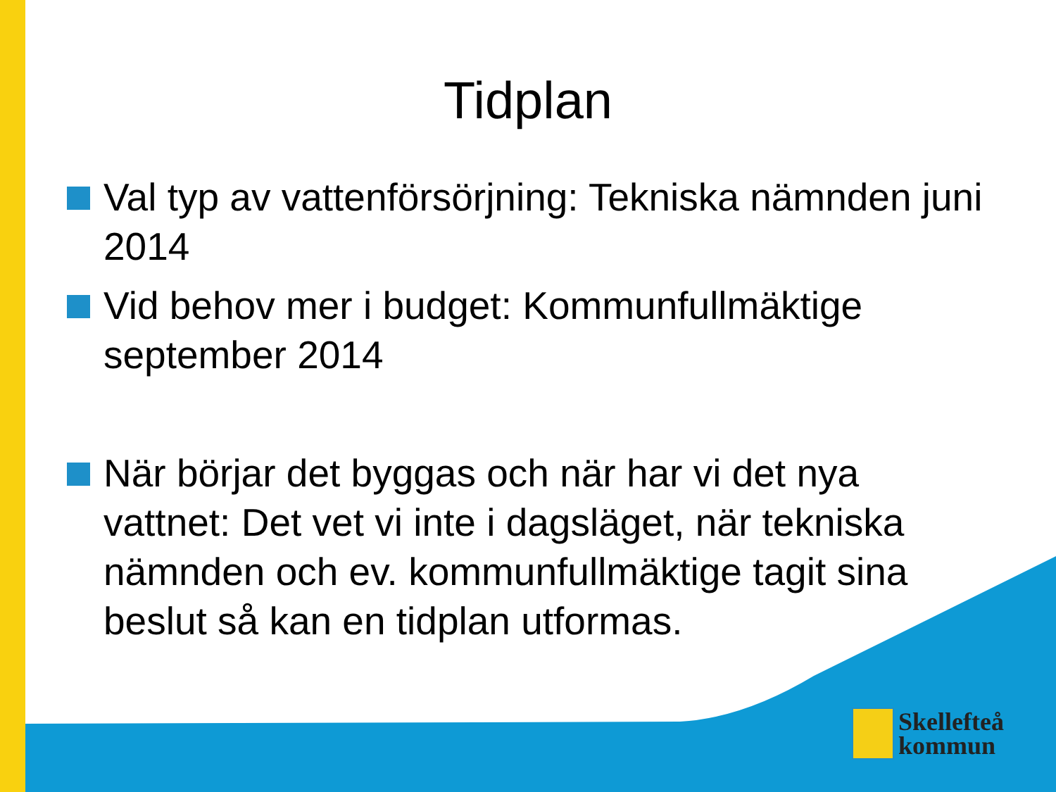Tidplan
Val typ av vattenförsörjning: Tekniska nämnden juni 2014
Vid behov mer i budget: Kommunfullmäktige september 2014
När börjar det byggas och när har vi det nya vattnet: Det vet vi inte i dagsläget, när tekniska nämnden och ev. kommunfullmäktige tagit sina beslut så kan en tidplan utformas.
Skellefteå
kommun